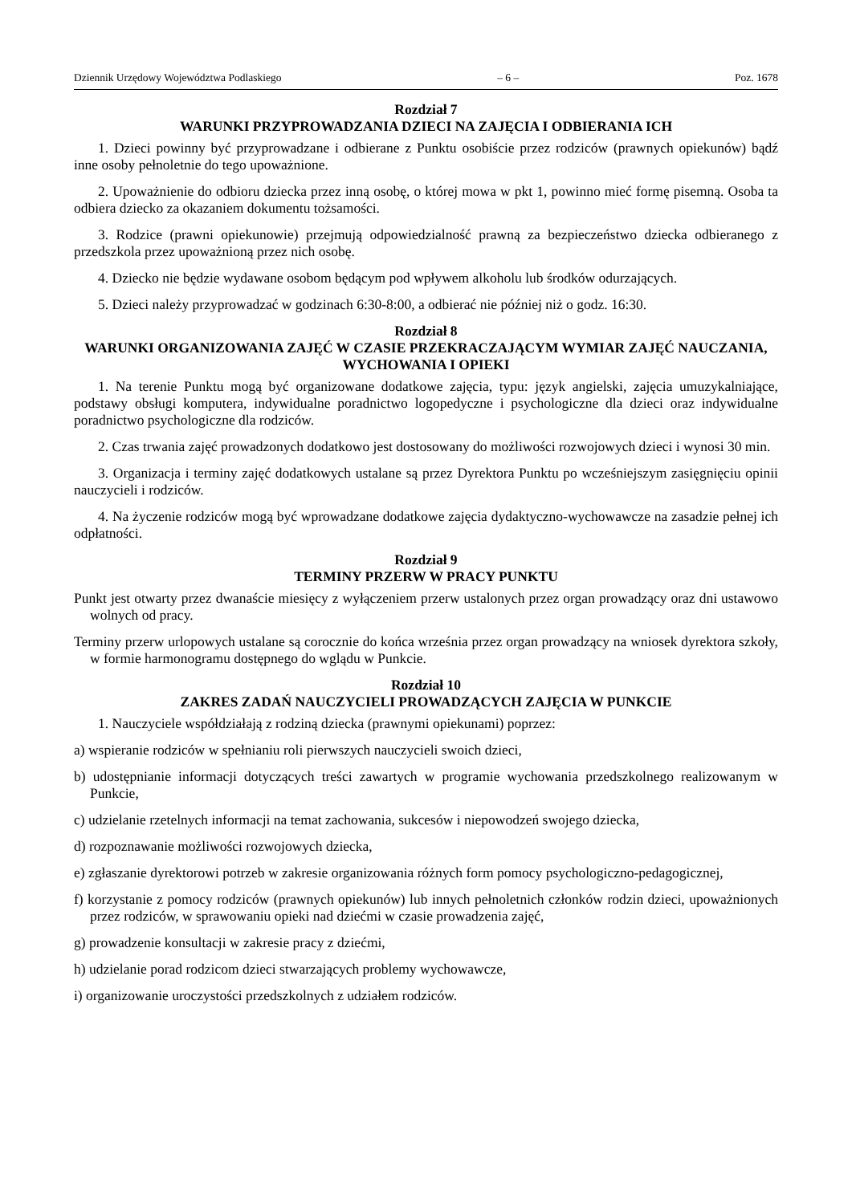Dziennik Urzędowy Województwa Podlaskiego – 6 – Poz. 1678
Rozdział 7
WARUNKI PRZYPROWADZANIA DZIECI NA ZAJĘCIA I ODBIERANIA ICH
1. Dzieci powinny być przyprowadzane i odbierane z Punktu osobiście przez rodziców (prawnych opiekunów) bądź inne osoby pełnoletnie do tego upoważnione.
2. Upoważnienie do odbioru dziecka przez inną osobę, o której mowa w pkt 1, powinno mieć formę pisemną. Osoba ta odbiera dziecko za okazaniem dokumentu tożsamości.
3. Rodzice (prawni opiekunowie) przejmują odpowiedzialność prawną za bezpieczeństwo dziecka odbieranego z przedszkola przez upoważnioną przez nich osobę.
4. Dziecko nie będzie wydawane osobom będącym pod wpływem alkoholu lub środków odurzających.
5. Dzieci należy przyprowadzać w godzinach 6:30-8:00, a odbierać nie później niż o godz. 16:30.
Rozdział 8
WARUNKI ORGANIZOWANIA ZAJĘĆ W CZASIE PRZEKRACZAJĄCYM WYMIAR ZAJĘĆ NAUCZANIA, WYCHOWANIA I OPIEKI
1. Na terenie Punktu mogą być organizowane dodatkowe zajęcia, typu: język angielski, zajęcia umuzykalniające, podstawy obsługi komputera, indywidualne poradnictwo logopedyczne i psychologiczne dla dzieci oraz indywidualne poradnictwo psychologiczne dla rodziców.
2. Czas trwania zajęć prowadzonych dodatkowo jest dostosowany do możliwości rozwojowych dzieci i wynosi 30 min.
3. Organizacja i terminy zajęć dodatkowych ustalane są przez Dyrektora Punktu po wcześniejszym zasięgnięciu opinii nauczycieli i rodziców.
4. Na życzenie rodziców mogą być wprowadzane dodatkowe zajęcia dydaktyczno-wychowawcze na zasadzie pełnej ich odpłatności.
Rozdział 9
TERMINY PRZERW W PRACY PUNKTU
Punkt jest otwarty przez dwanaście miesięcy z wyłączeniem przerw ustalonych przez organ prowadzący oraz dni ustawowo wolnych od pracy.
Terminy przerw urlopowych ustalane są corocznie do końca września przez organ prowadzący na wniosek dyrektora szkoły, w formie harmonogramu dostępnego do wglądu w Punkcie.
Rozdział 10
ZAKRES ZADAŃ NAUCZYCIELI PROWADZĄCYCH ZAJĘCIA W PUNKCIE
1. Nauczyciele współdziałają z rodziną dziecka (prawnymi opiekunami) poprzez:
a) wspieranie rodziców w spełnianiu roli pierwszych nauczycieli swoich dzieci,
b) udostępnianie informacji dotyczących treści zawartych w programie wychowania przedszkolnego realizowanym w Punkcie,
c) udzielanie rzetelnych informacji na temat zachowania, sukcesów i niepowodzeń swojego dziecka,
d) rozpoznawanie możliwości rozwojowych dziecka,
e) zgłaszanie dyrektorowi potrzeb w zakresie organizowania różnych form pomocy psychologiczno-pedagogicznej,
f) korzystanie z pomocy rodziców (prawnych opiekunów) lub innych pełnoletnich członków rodzin dzieci, upoważnionych przez rodziców, w sprawowaniu opieki nad dziećmi w czasie prowadzenia zajęć,
g) prowadzenie konsultacji w zakresie pracy z dziećmi,
h) udzielanie porad rodzicom dzieci stwarzających problemy wychowawcze,
i) organizowanie uroczystości przedszkolnych z udziałem rodziców.